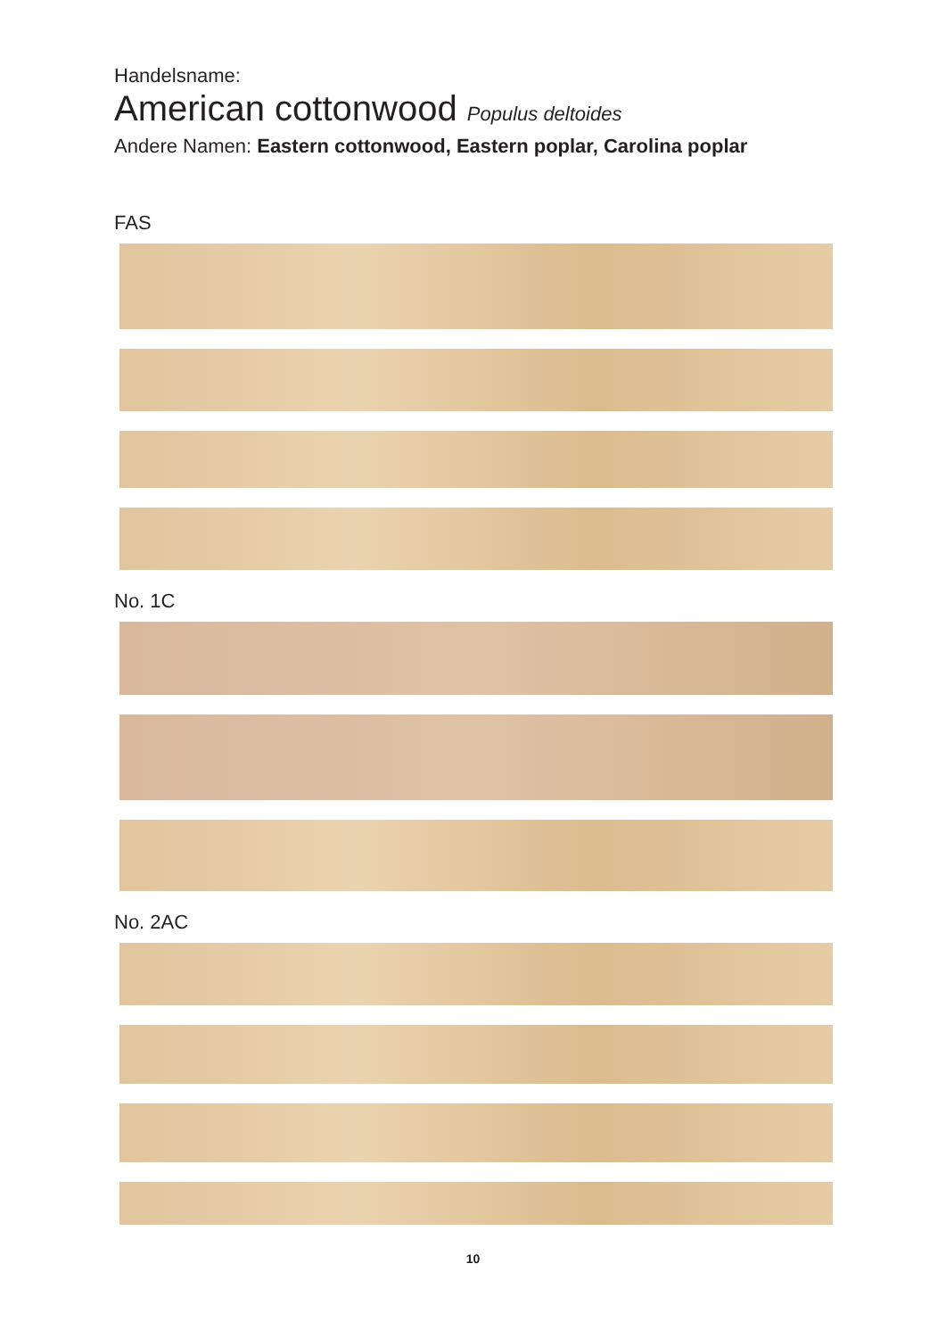Handelsname:
American cottonwood Populus deltoides
Andere Namen: Eastern cottonwood, Eastern poplar, Carolina poplar
FAS
No. 1C
No. 2AC
10